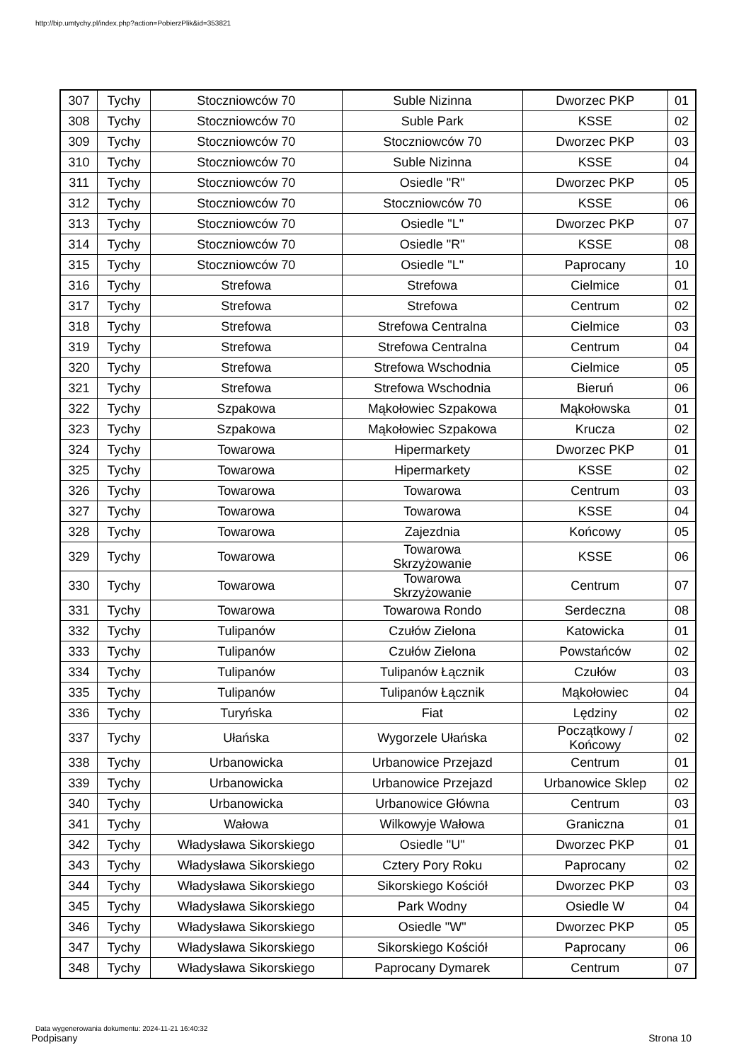http://bip.umtychy.pl/index.php?action=PobierzPlik&id=353821
| 307 | Tychy | Stoczniowców 70 | Suble Nizinna | Dworzec PKP | 01 |
| 308 | Tychy | Stoczniowców 70 | Suble Park | KSSE | 02 |
| 309 | Tychy | Stoczniowców 70 | Stoczniowców 70 | Dworzec PKP | 03 |
| 310 | Tychy | Stoczniowców 70 | Suble Nizinna | KSSE | 04 |
| 311 | Tychy | Stoczniowców 70 | Osiedle "R" | Dworzec PKP | 05 |
| 312 | Tychy | Stoczniowców 70 | Stoczniowców 70 | KSSE | 06 |
| 313 | Tychy | Stoczniowców 70 | Osiedle "L" | Dworzec PKP | 07 |
| 314 | Tychy | Stoczniowców 70 | Osiedle "R" | KSSE | 08 |
| 315 | Tychy | Stoczniowców 70 | Osiedle "L" | Paprocany | 10 |
| 316 | Tychy | Strefowa | Strefowa | Cielmice | 01 |
| 317 | Tychy | Strefowa | Strefowa | Centrum | 02 |
| 318 | Tychy | Strefowa | Strefowa Centralna | Cielmice | 03 |
| 319 | Tychy | Strefowa | Strefowa Centralna | Centrum | 04 |
| 320 | Tychy | Strefowa | Strefowa Wschodnia | Cielmice | 05 |
| 321 | Tychy | Strefowa | Strefowa Wschodnia | Bieruń | 06 |
| 322 | Tychy | Szpakowa | Mąkołowiec Szpakowa | Mąkołowska | 01 |
| 323 | Tychy | Szpakowa | Mąkołowiec Szpakowa | Krucza | 02 |
| 324 | Tychy | Towarowa | Hipermarkety | Dworzec PKP | 01 |
| 325 | Tychy | Towarowa | Hipermarkety | KSSE | 02 |
| 326 | Tychy | Towarowa | Towarowa | Centrum | 03 |
| 327 | Tychy | Towarowa | Towarowa | KSSE | 04 |
| 328 | Tychy | Towarowa | Zajezdnia | Końcowy | 05 |
| 329 | Tychy | Towarowa | Towarowa Skrzyżowanie | KSSE | 06 |
| 330 | Tychy | Towarowa | Towarowa Skrzyżowanie | Centrum | 07 |
| 331 | Tychy | Towarowa | Towarowa Rondo | Serdeczna | 08 |
| 332 | Tychy | Tulipanów | Czułów Zielona | Katowicka | 01 |
| 333 | Tychy | Tulipanów | Czułów Zielona | Powstańców | 02 |
| 334 | Tychy | Tulipanów | Tulipanów Łącznik | Czułów | 03 |
| 335 | Tychy | Tulipanów | Tulipanów Łącznik | Mąkołowiec | 04 |
| 336 | Tychy | Turyńska | Fiat | Lędziny | 02 |
| 337 | Tychy | Ułańska | Wygorzele Ułańska | Początkowy / Końcowy | 02 |
| 338 | Tychy | Urbanowicka | Urbanowice Przejazd | Centrum | 01 |
| 339 | Tychy | Urbanowicka | Urbanowice Przejazd | Urbanowice Sklep | 02 |
| 340 | Tychy | Urbanowicka | Urbanowice Główna | Centrum | 03 |
| 341 | Tychy | Wałowa | Wilkowyje Wałowa | Graniczna | 01 |
| 342 | Tychy | Władysława Sikorskiego | Osiedle "U" | Dworzec PKP | 01 |
| 343 | Tychy | Władysława Sikorskiego | Cztery Pory Roku | Paprocany | 02 |
| 344 | Tychy | Władysława Sikorskiego | Sikorskiego Kościół | Dworzec PKP | 03 |
| 345 | Tychy | Władysława Sikorskiego | Park Wodny | Osiedle W | 04 |
| 346 | Tychy | Władysława Sikorskiego | Osiedle "W" | Dworzec PKP | 05 |
| 347 | Tychy | Władysława Sikorskiego | Sikorskiego Kościół | Paprocany | 06 |
| 348 | Tychy | Władysława Sikorskiego | Paprocany Dymarek | Centrum | 07 |
Data wygenerowania dokumentu: 2024-11-21 16:40:32
Podpisany Strona 10